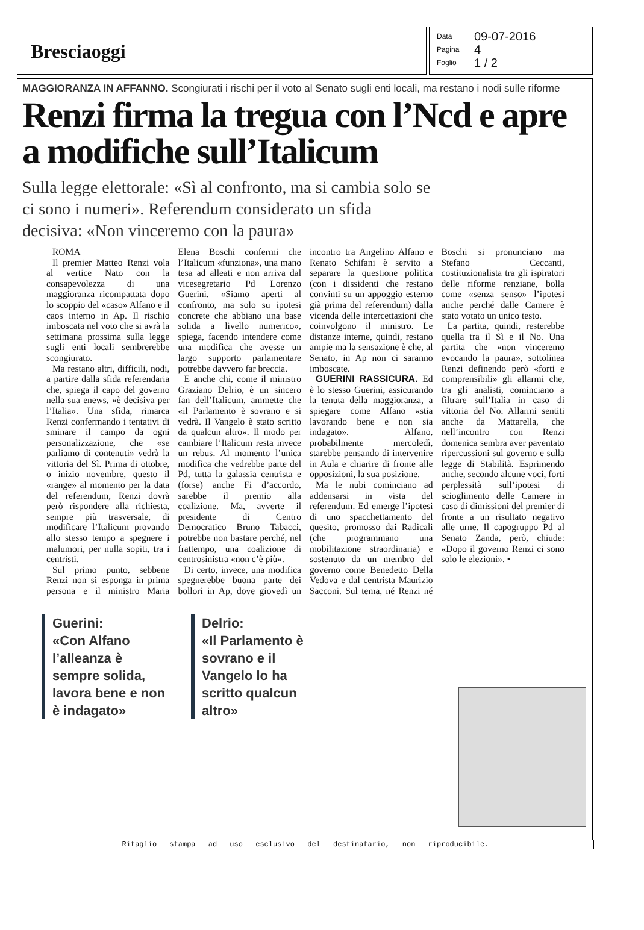Bresciaoggi
Data 09-07-2016
Pagina 4
Foglio 1 / 2
MAGGIORANZA IN AFFANNO. Scongiurati i rischi per il voto al Senato sugli enti locali, ma restano i nodi sulle riforme
Renzi firma la tregua con l’Ncd e apre a modifiche sull’Italicum
Sulla legge elettorale: «Sì al confronto, ma si cambia solo se ci sono i numeri». Referendum considerato un sfida decisiva: «Non vinceremo con la paura»
ROMA
Il premier Matteo Renzi vola al vertice Nato con la consapevolezza di una maggioranza ricompattata dopo lo scoppio del «caso» Alfano e il caos interno in Ap. Il rischio imboscata nel voto che si avrà la settimana prossima sulla legge sugli enti locali sembrerebbe scongiurato.
Ma restano altri, difficili, nodi, a partire dalla sfida referendaria che, spiega il capo del governo nella sua enews, «è decisiva per l’Italia». Una sfida, rimarca Renzi confermando i tentativi di sminare il campo da ogni personalizzazione, che «se parliamo di contenuti» vedrà la vittoria del Sì. Prima di ottobre, o inizio novembre, questo il «range» al momento per la data del referendum, Renzi dovrà però rispondere alla richiesta, sempre più trasversale, di modificare l’Italicum provando allo stesso tempo a spegnere i malumori, per nulla sopiti, tra i centristi.
Sul primo punto, sebbene Renzi non si esponga in prima persona e il ministro Maria Elena Boschi confermi che l’Italicum «funziona», una mano tesa ad alleati e non arriva dal vicesegretario Pd Lorenzo Guerini. «Siamo aperti al confronto, ma solo su ipotesi concrete che abbiano una base solida a livello numerico», spiega, facendo intendere come una modifica che avesse un largo supporto parlamentare potrebbe davvero far breccia.
E anche chi, come il ministro Graziano Delrio, è un sincero fan dell’Italicum, ammette che «il Parlamento è sovrano e si vedrà. Il Vangelo è stato scritto da qualcun altro». Il modo per cambiare l’Italicum resta invece un rebus. Al momento l’unica modifica che vedrebbe parte del Pd, tutta la galassia centrista e (forse) anche Fi d’accordo, sarebbe il premio alla coalizione. Ma, avverte il presidente di Centro Democratico Bruno Tabacci, potrebbe non bastare perché, nel frattempo, una coalizione di centrosinistra «non c’è più».
Di certo, invece, una modifica spegnerebbe buona parte dei bollori in Ap, dove giovedì un incontro tra Angelino Alfano e Renato Schifani è servito a separare la questione politica (con i dissidenti che restano convinti su un appoggio esterno già prima del referendum) dalla vicenda delle intercettazioni che coinvolgono il ministro. Le distanze interne, quindi, restano ampie ma la sensazione è che, al Senato, in Ap non ci saranno imboscate.
GUERINI RASSICURA. Ed è lo stesso Guerini, assicurando la tenuta della maggioranza, a spiegare come Alfano «stia lavorando bene e non sia indagato». Alfano, probabilmente mercoledì, starebbe pensando di intervenire in Aula e chiarire di fronte alle opposizioni, la sua posizione.
Ma le nubi cominciano ad addensarsi in vista del referendum. Ed emerge l’ipotesi di uno spacchettamento del quesito, promosso dai Radicali (che programmano una mobilitazione straordinaria) e sostenuto da un membro del governo come Benedetto Della Vedova e dal centrista Maurizio Sacconi. Sul tema, né Renzi né Boschi si pronunciano ma Stefano Ceccanti, costituzionalista tra gli ispiratori delle riforme renziane, bolla come «senza senso» l’ipotesi anche perché dalle Camere è stato votato un unico testo.
La partita, quindi, resterebbe quella tra il Sì e il No. Una partita che «non vinceremo evocando la paura», sottolinea Renzi definendo però «forti e comprensibili» gli allarmi che, tra gli analisti, cominciano a filtrare sull’Italia in caso di vittoria del No. Allarmi sentiti anche da Mattarella, che nell’incontro con Renzi domenica sembra aver paventato ripercussioni sul governo e sulla legge di Stabilità. Esprimendo anche, secondo alcune voci, forti perplessità sull’ipotesi di scioglimento delle Camere in caso di dimissioni del premier di fronte a un risultato negativo alle urne. Il capogruppo Pd al Senato Zanda, però, chiude: «Dopo il governo Renzi ci sono solo le elezioni». •
Guerini:
«Con Alfano l’alleanza è sempre solida, lavora bene e non è indagato»
Delrio:
«Il Parlamento è sovrano e il Vangelo lo ha scritto qualcun altro»
Ritaglio stampa ad uso esclusivo del destinatario, non riproducibile.